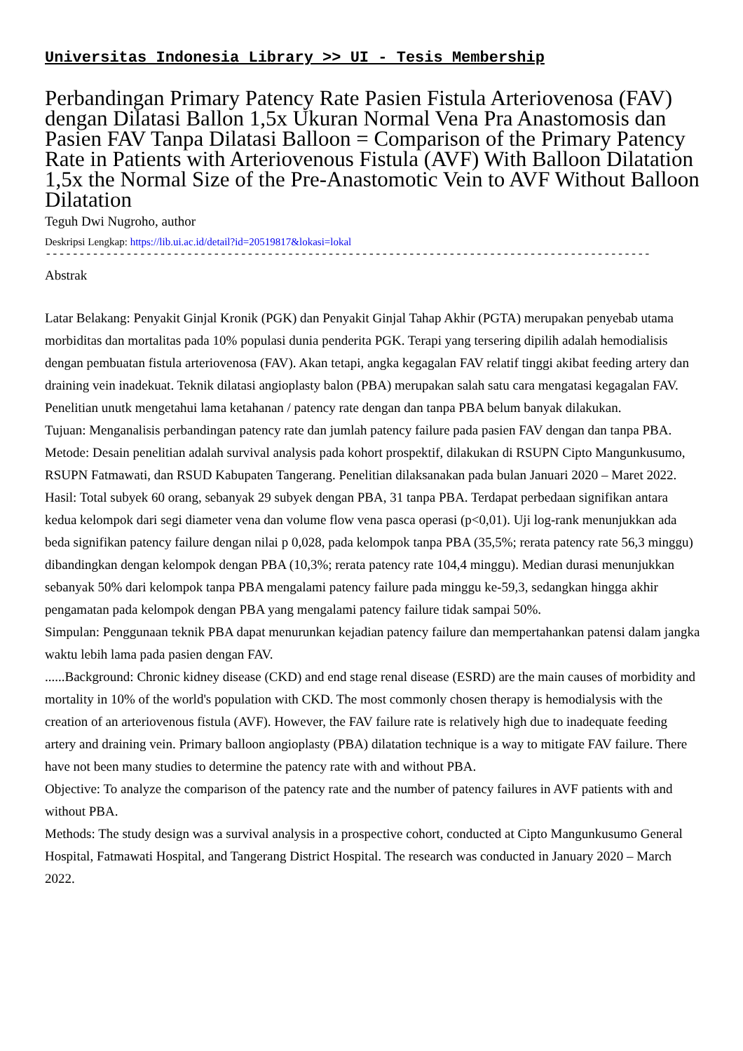Universitas Indonesia Library >> UI - Tesis Membership
Perbandingan Primary Patency Rate Pasien Fistula Arteriovenosa (FAV) dengan Dilatasi Ballon 1,5x Ukuran Normal Vena Pra Anastomosis dan Pasien FAV Tanpa Dilatasi Balloon = Comparison of the Primary Patency Rate in Patients with Arteriovenous Fistula (AVF) With Balloon Dilatation 1,5x the Normal Size of the Pre-Anastomotic Vein to AVF Without Balloon Dilatation
Teguh Dwi Nugroho, author
Deskripsi Lengkap: https://lib.ui.ac.id/detail?id=20519817&lokasi=lokal
------------------------------------------------------------------------------------------
Abstrak
Latar Belakang: Penyakit Ginjal Kronik (PGK) dan Penyakit Ginjal Tahap Akhir (PGTA) merupakan penyebab utama morbiditas dan mortalitas pada 10% populasi dunia penderita PGK. Terapi yang tersering dipilih adalah hemodialisis dengan pembuatan fistula arteriovenosa (FAV). Akan tetapi, angka kegagalan FAV relatif tinggi akibat feeding artery dan draining vein inadekuat. Teknik dilatasi angioplasty balon (PBA) merupakan salah satu cara mengatasi kegagalan FAV. Penelitian unutk mengetahui lama ketahanan / patency rate dengan dan tanpa PBA belum banyak dilakukan.
Tujuan: Menganalisis perbandingan patency rate dan jumlah patency failure pada pasien FAV dengan dan tanpa PBA.
Metode: Desain penelitian adalah survival analysis pada kohort prospektif, dilakukan di RSUPN Cipto Mangunkusumo, RSUPN Fatmawati, dan RSUD Kabupaten Tangerang. Penelitian dilaksanakan pada bulan Januari 2020 – Maret 2022.
Hasil: Total subyek 60 orang, sebanyak 29 subyek dengan PBA, 31 tanpa PBA. Terdapat perbedaan signifikan antara kedua kelompok dari segi diameter vena dan volume flow vena pasca operasi (p<0,01). Uji log-rank menunjukkan ada beda signifikan patency failure dengan nilai p 0,028, pada kelompok tanpa PBA (35,5%; rerata patency rate 56,3 minggu) dibandingkan dengan kelompok dengan PBA (10,3%; rerata patency rate 104,4 minggu). Median durasi menunjukkan sebanyak 50% dari kelompok tanpa PBA mengalami patency failure pada minggu ke-59,3, sedangkan hingga akhir pengamatan pada kelompok dengan PBA yang mengalami patency failure tidak sampai 50%.
Simpulan: Penggunaan teknik PBA dapat menurunkan kejadian patency failure dan mempertahankan patensi dalam jangka waktu lebih lama pada pasien dengan FAV.
......Background: Chronic kidney disease (CKD) and end stage renal disease (ESRD) are the main causes of morbidity and mortality in 10% of the world's population with CKD. The most commonly chosen therapy is hemodialysis with the creation of an arteriovenous fistula (AVF). However, the FAV failure rate is relatively high due to inadequate feeding artery and draining vein. Primary balloon angioplasty (PBA) dilatation technique is a way to mitigate FAV failure. There have not been many studies to determine the patency rate with and without PBA.
Objective: To analyze the comparison of the patency rate and the number of patency failures in AVF patients with and without PBA.
Methods: The study design was a survival analysis in a prospective cohort, conducted at Cipto Mangunkusumo General Hospital, Fatmawati Hospital, and Tangerang District Hospital. The research was conducted in January 2020 – March 2022.